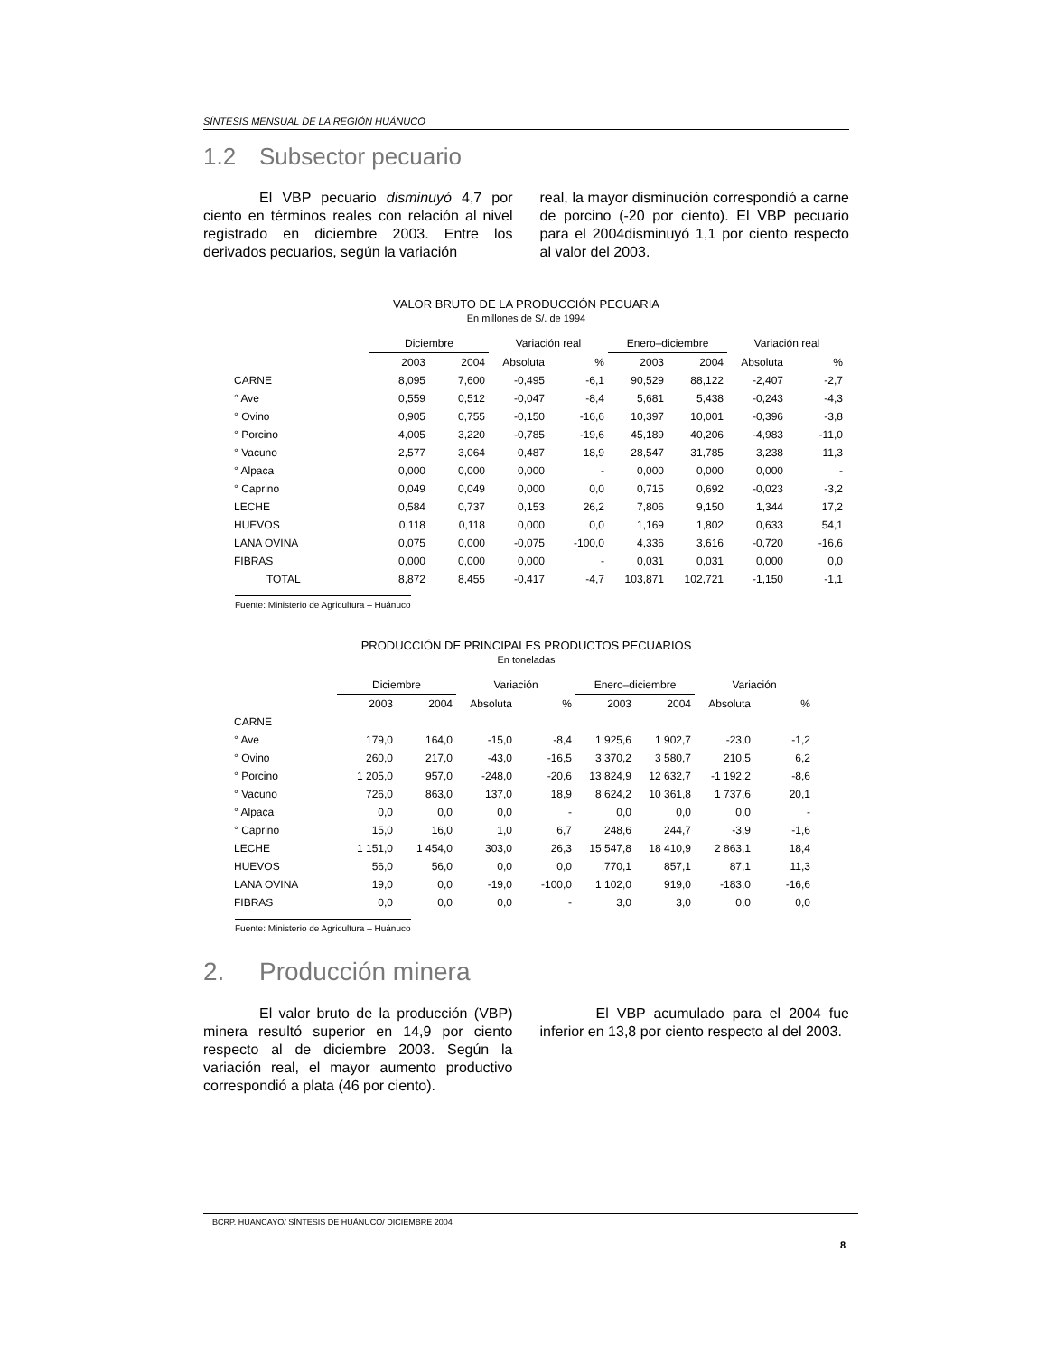SÍNTESIS MENSUAL DE LA REGIÓN HUÁNUCO
1.2 Subsector pecuario
El VBP pecuario disminuyó 4,7 por ciento en términos reales con relación al nivel registrado en diciembre 2003. Entre los derivados pecuarios, según la variación
real, la mayor disminución correspondió a carne de porcino (-20 por ciento). El VBP pecuario para el 2004disminuyó 1,1 por ciento respecto al valor del 2003.
VALOR BRUTO DE LA PRODUCCIÓN PECUARIA
En millones de S/. de 1994
| | Diciembre | | Variación real | | Enero–diciembre | | Variación real | |
| --- | --- | --- | --- | --- | --- | --- | --- | --- |
| | 2003 | 2004 | Absoluta | % | 2003 | 2004 | Absoluta | % |
| CARNE | 8,095 | 7,600 | -0,495 | -6,1 | 90,529 | 88,122 | -2,407 | -2,7 |
| ° Ave | 0,559 | 0,512 | -0,047 | -8,4 | 5,681 | 5,438 | -0,243 | -4,3 |
| ° Ovino | 0,905 | 0,755 | -0,150 | -16,6 | 10,397 | 10,001 | -0,396 | -3,8 |
| ° Porcino | 4,005 | 3,220 | -0,785 | -19,6 | 45,189 | 40,206 | -4,983 | -11,0 |
| ° Vacuno | 2,577 | 3,064 | 0,487 | 18,9 | 28,547 | 31,785 | 3,238 | 11,3 |
| ° Alpaca | 0,000 | 0,000 | 0,000 | - | 0,000 | 0,000 | 0,000 | - |
| ° Caprino | 0,049 | 0,049 | 0,000 | 0,0 | 0,715 | 0,692 | -0,023 | -3,2 |
| LECHE | 0,584 | 0,737 | 0,153 | 26,2 | 7,806 | 9,150 | 1,344 | 17,2 |
| HUEVOS | 0,118 | 0,118 | 0,000 | 0,0 | 1,169 | 1,802 | 0,633 | 54,1 |
| LANA OVINA | 0,075 | 0,000 | -0,075 | -100,0 | 4,336 | 3,616 | -0,720 | -16,6 |
| FIBRAS | 0,000 | 0,000 | 0,000 | - | 0,031 | 0,031 | 0,000 | 0,0 |
| TOTAL | 8,872 | 8,455 | -0,417 | -4,7 | 103,871 | 102,721 | -1,150 | -1,1 |
Fuente: Ministerio de Agricultura – Huánuco
PRODUCCIÓN DE PRINCIPALES PRODUCTOS PECUARIOS
En toneladas
| | Diciembre | | Variación | | Enero–diciembre | | Variación | |
| --- | --- | --- | --- | --- | --- | --- | --- | --- |
| | 2003 | 2004 | Absoluta | % | 2003 | 2004 | Absoluta | % |
| CARNE | | | | | | | | |
| ° Ave | 179,0 | 164,0 | -15,0 | -8,4 | 1 925,6 | 1 902,7 | -23,0 | -1,2 |
| ° Ovino | 260,0 | 217,0 | -43,0 | -16,5 | 3 370,2 | 3 580,7 | 210,5 | 6,2 |
| ° Porcino | 1 205,0 | 957,0 | -248,0 | -20,6 | 13 824,9 | 12 632,7 | -1 192,2 | -8,6 |
| ° Vacuno | 726,0 | 863,0 | 137,0 | 18,9 | 8 624,2 | 10 361,8 | 1 737,6 | 20,1 |
| ° Alpaca | 0,0 | 0,0 | 0,0 | - | 0,0 | 0,0 | 0,0 | - |
| ° Caprino | 15,0 | 16,0 | 1,0 | 6,7 | 248,6 | 244,7 | -3,9 | -1,6 |
| LECHE | 1 151,0 | 1 454,0 | 303,0 | 26,3 | 15 547,8 | 18 410,9 | 2 863,1 | 18,4 |
| HUEVOS | 56,0 | 56,0 | 0,0 | 0,0 | 770,1 | 857,1 | 87,1 | 11,3 |
| LANA OVINA | 19,0 | 0,0 | -19,0 | -100,0 | 1 102,0 | 919,0 | -183,0 | -16,6 |
| FIBRAS | 0,0 | 0,0 | 0,0 | - | 3,0 | 3,0 | 0,0 | 0,0 |
Fuente: Ministerio de Agricultura – Huánuco
2. Producción minera
El valor bruto de la producción (VBP) minera resultó superior en 14,9 por ciento respecto al de diciembre 2003. Según la variación real, el mayor aumento productivo correspondió a plata (46 por ciento).
El VBP acumulado para el 2004 fue inferior en 13,8 por ciento respecto al del 2003.
BCRP. HUANCAYO/ SÍNTESIS DE HUÁNUCO/ DICIEMBRE 2004
8